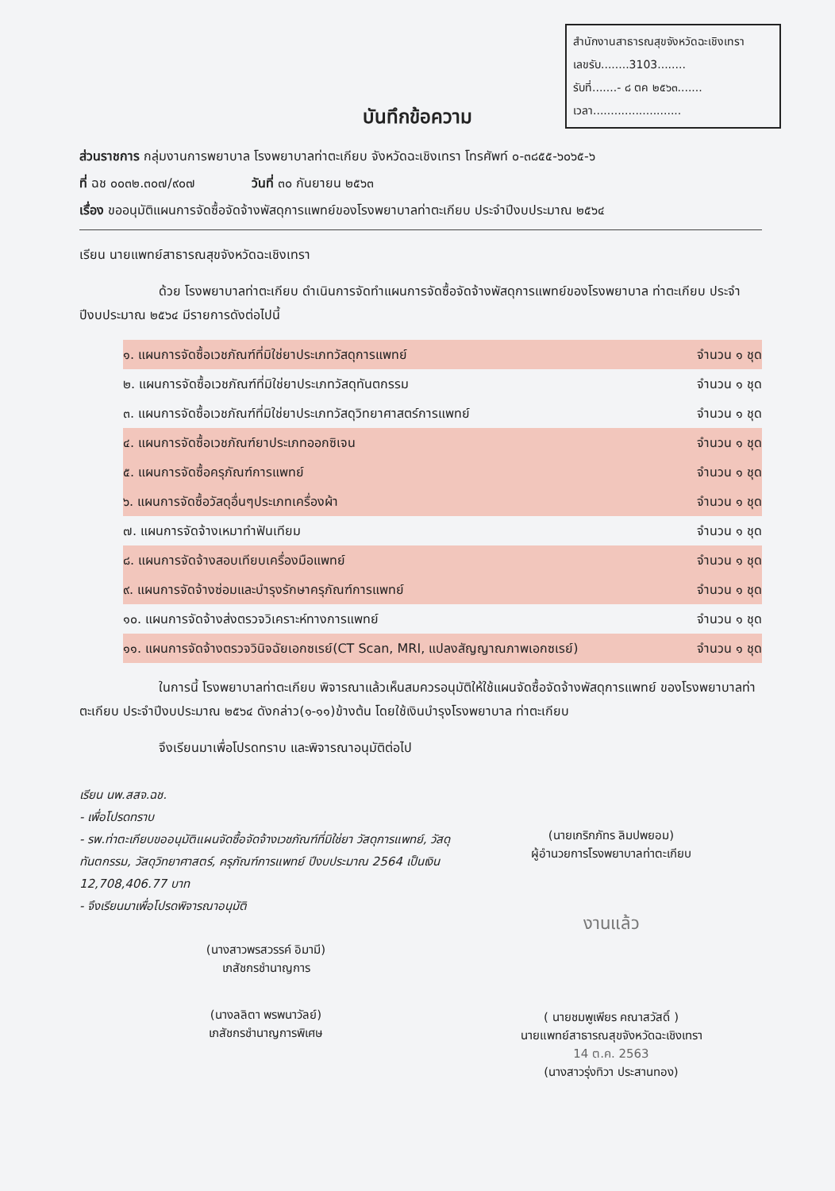สำนักงานสาธารณสุขจังหวัดฉะเชิงเทรา
เลขรับ........3103........
รับที่.......- ๘ ตค ๒๕๖๓.......
เวลา.........................
บันทึกข้อความ
ส่วนราชการ กลุ่มงานการพยาบาล โรงพยาบาลท่าตะเกียบ จังหวัดฉะเชิงเทรา โทรศัพท์ ๐-๓๘๕๕-๖๐๖๕-๖
ที่ ฉช ๐๐๓๒.๓๐๗/๙๐๗ วันที่ ๓๐ กันยายน ๒๕๖๓
เรื่อง ขออนุมัติแผนการจัดซื้อจัดจ้างพัสดุการแพทย์ของโรงพยาบาลท่าตะเกียบ ประจำปีงบประมาณ ๒๕๖๔
เรียน นายแพทย์สาธารณสุขจังหวัดฉะเชิงเทรา
ด้วย โรงพยาบาลท่าตะเกียบ ดำเนินการจัดทำแผนการจัดซื้อจัดจ้างพัสดุการแพทย์ของโรงพยาบาล ท่าตะเกียบ ประจำปีงบประมาณ ๒๕๖๔ มีรายการดังต่อไปนี้
๑. แผนการจัดซื้อเวชภัณฑ์ที่มิใช่ยาประเภทวัสดุการแพทย์ จำนวน ๑ ชุด
๒. แผนการจัดซื้อเวชภัณฑ์ที่มิใช่ยาประเภทวัสดุทันตกรรม จำนวน ๑ ชุด
๓. แผนการจัดซื้อเวชภัณฑ์ที่มิใช่ยาประเภทวัสดุวิทยาศาสตร์การแพทย์ จำนวน ๑ ชุด
๔. แผนการจัดซื้อเวชภัณฑ์ยาประเภทออกซิเจน จำนวน ๑ ชุด
๕. แผนการจัดซื้อครุภัณฑ์การแพทย์ จำนวน ๑ ชุด
๖. แผนการจัดซื้อวัสดุอื่นๆประเภทเครื่องผ้า จำนวน ๑ ชุด
๗. แผนการจัดจ้างเหมาทำฟันเทียม จำนวน ๑ ชุด
๘. แผนการจัดจ้างสอบเทียบเครื่องมือแพทย์ จำนวน ๑ ชุด
๙. แผนการจัดจ้างซ่อมและบำรุงรักษาครุภัณฑ์การแพทย์ จำนวน ๑ ชุด
๑๐. แผนการจัดจ้างส่งตรวจวิเคราะห์ทางการแพทย์ จำนวน ๑ ชุด
๑๑. แผนการจัดจ้างตรวจวินิจฉัยเอกซเรย์(CT Scan, MRI, แปลงสัญญาณภาพเอกซเรย์) จำนวน ๑ ชุด
ในการนี้ โรงพยาบาลท่าตะเกียบ พิจารณาแล้วเห็นสมควรอนุมัติให้ใช้แผนจัดซื้อจัดจ้างพัสดุการแพทย์ ของโรงพยาบาลท่าตะเกียบ ประจำปีงบประมาณ ๒๕๖๔ ดังกล่าว(๑-๑๑)ข้างต้น โดยใช้เงินบำรุงโรงพยาบาล ท่าตะเกียบ
จึงเรียนมาเพื่อโปรดทราบ และพิจารณาอนุมัติต่อไป
เรียน นพ.สสจ.ฉช.
- เพื่อโปรดทราบ
- รพ.ท่าตะเกียบขออนุมัติแผนจัดซื้อจัดจ้างเวชภัณฑ์ที่มิใช่ยา วัสดุการแพทย์, วัสดุทันตกรรม, วัสดุวิทยาศาสตร์, ครุภัณฑ์การแพทย์ ปีงบประมาณ 2564 เป็นเงิน 12,708,406.77 บาท
- จึงเรียนมาเพื่อโปรดพิจารณาอนุมัติ
(นางสาวพรสวรรค์ อิมามี)
เภสัชกรชำนาญการ
(นางลลิตา พรพนาวัลย์)
เภสัชกรชำนาญการพิเศษ
(นายเกริกภัทร ลิมปพยอม)
ผู้อำนวยการโรงพยาบาลท่าตะเกียบ
งานแล้ว
( นายชมพูเพียร คณาสวัสดิ์ )
นายแพทย์สาธารณสุขจังหวัดฉะเชิงเทรา
14 ต.ค. 2563
(นางสาวรุ่งทิวา ประสานทอง)